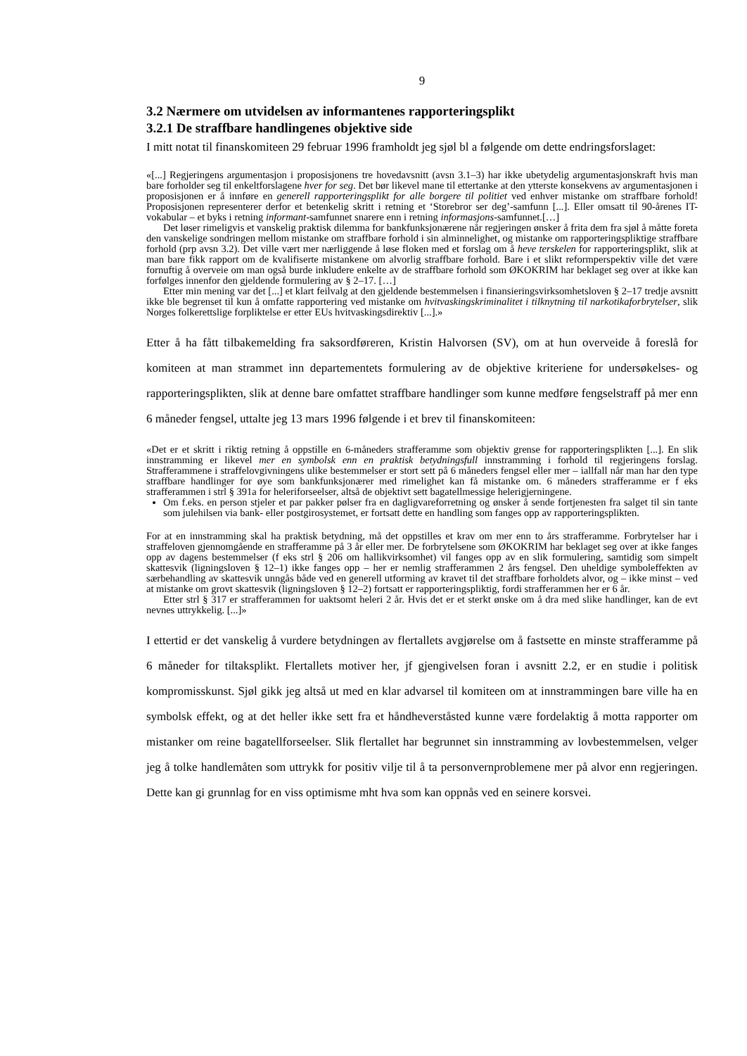9
3.2 Nærmere om utvidelsen av informantenes rapporteringsplikt
3.2.1 De straffbare handlingenes objektive side
I mitt notat til finanskomiteen 29 februar 1996 framholdt jeg sjøl bl a følgende om dette endringsforslaget:
«[...] Regjeringens argumentasjon i proposisjonens tre hovedavsnitt (avsn 3.1–3) har ikke ubetydelig argumentasjonskraft hvis man bare forholder seg til enkeltforslagene hver for seg. Det bør likevel mane til ettertanke at den ytterste konsekvens av argumentasjonen i proposisjonen er å innføre en generell rapporteringsplikt for alle borgere til politiet ved enhver mistanke om straffbare forhold! Proposisjonen representerer derfor et betenkelig skritt i retning et ‘Storebror ser deg’-samfunn [...]. Eller omsatt til 90-årenes IT-vokabular – et byks i retning informant-samfunnet snarere enn i retning informasjons-samfunnet.[…]
Det løser rimeligvis et vanskelig praktisk dilemma for bankfunksjonærene når regjeringen ønsker å frita dem fra sjøl å måtte foreta den vanskelige sondringen mellom mistanke om straffbare forhold i sin alminnelighet, og mistanke om rapporteringspliktige straffbare forhold (prp avsn 3.2). Det ville vært mer nærliggende å løse floken med et forslag om å heve terskelen for rapporteringsplikt, slik at man bare fikk rapport om de kvalifiserte mistankene om alvorlig straffbare forhold. Bare i et slikt reformperspektiv ville det være fornuftig å overveie om man også burde inkludere enkelte av de straffbare forhold som ØKOKRIM har beklaget seg over at ikke kan forfølges innenfor den gjeldende formulering av § 2–17. […]
Etter min mening var det [...] et klart feilvalg at den gjeldende bestemmelsen i finansieringsvirksomhetsloven § 2–17 tredje avsnitt ikke ble begrenset til kun å omfatte rapportering ved mistanke om hvitvaskingskriminalitet i tilknytning til narkotikaforbrytelser, slik Norges folkerettslige forpliktelse er etter EUs hvitvaskingsdirektiv [...].»
Etter å ha fått tilbakemelding fra saksordføreren, Kristin Halvorsen (SV), om at hun overveide å foreslå for komiteen at man strammet inn departementets formulering av de objektive kriteriene for undersøkelses- og rapporteringsplikten, slik at denne bare omfattet straffbare handlinger som kunne medføre fengselstraff på mer enn 6 måneder fengsel, uttalte jeg 13 mars 1996 følgende i et brev til finanskomiteen:
«Det er et skritt i riktig retning å oppstille en 6-måneders strafferamme som objektiv grense for rapporteringsplikten [...]. En slik innstramming er likevel mer en symbolsk enn en praktisk betydningsfull innstramming i forhold til regjeringens forslag. Strafferammene i straffelovgivningens ulike bestemmelser er stort sett på 6 måneders fengsel eller mer – iallfall når man har den type straffbare handlinger for øye som bankfunksjonærer med rimelighet kan få mistanke om. 6 måneders strafferamme er f eks strafferammen i strl § 391a for heleriforseelser, altså de objektivt sett bagatellmessige helerigjerningene.
Om f.eks. en person stjeler et par pakker pølser fra en dagligvareforretning og ønsker å sende fortjenesten fra salget til sin tante som julehilsen via bank- eller postgirosystemet, er fortsatt dette en handling som fanges opp av rapporteringsplikten.
For at en innstramming skal ha praktisk betydning, må det oppstilles et krav om mer enn to års strafferamme. Forbrytelser har i straffeloven gjennomgående en strafferamme på 3 år eller mer. De forbrytelsene som ØKOKRIM har beklaget seg over at ikke fanges opp av dagens bestemmelser (f eks strl § 206 om hallikvirksomhet) vil fanges opp av en slik formulering, samtidig som simpelt skattesvik (ligningsloven § 12–1) ikke fanges opp – her er nemlig strafferammen 2 års fengsel. Den uheldige symboleffekten av særbehandling av skattesvik unngås både ved en generell utforming av kravet til det straffbare forholdets alvor, og – ikke minst – ved at mistanke om grovt skattesvik (ligningsloven § 12–2) fortsatt er rapporteringspliktig, fordi strafferammen her er 6 år.
Etter strl § 317 er strafferammen for uaktsomt heleri 2 år. Hvis det er et sterkt ønske om å dra med slike handlinger, kan de evt nevnes uttrykkelig. [...]»
I ettertid er det vanskelig å vurdere betydningen av flertallets avgjørelse om å fastsette en minste strafferamme på 6 måneder for tiltaksplikt. Flertallets motiver her, jf gjengivelsen foran i avsnitt 2.2, er en studie i politisk kompromisskunst. Sjøl gikk jeg altså ut med en klar advarsel til komiteen om at innstrammingen bare ville ha en symbolsk effekt, og at det heller ikke sett fra et håndheverståsted kunne være fordelaktig å motta rapporter om mistanker om reine bagatellforseelser. Slik flertallet har begrunnet sin innstramming av lovbestemmelsen, velger jeg å tolke handlemåten som uttrykk for positiv vilje til å ta personvernproblemene mer på alvor enn regjeringen. Dette kan gi grunnlag for en viss optimisme mht hva som kan oppnås ved en seinere korsvei.